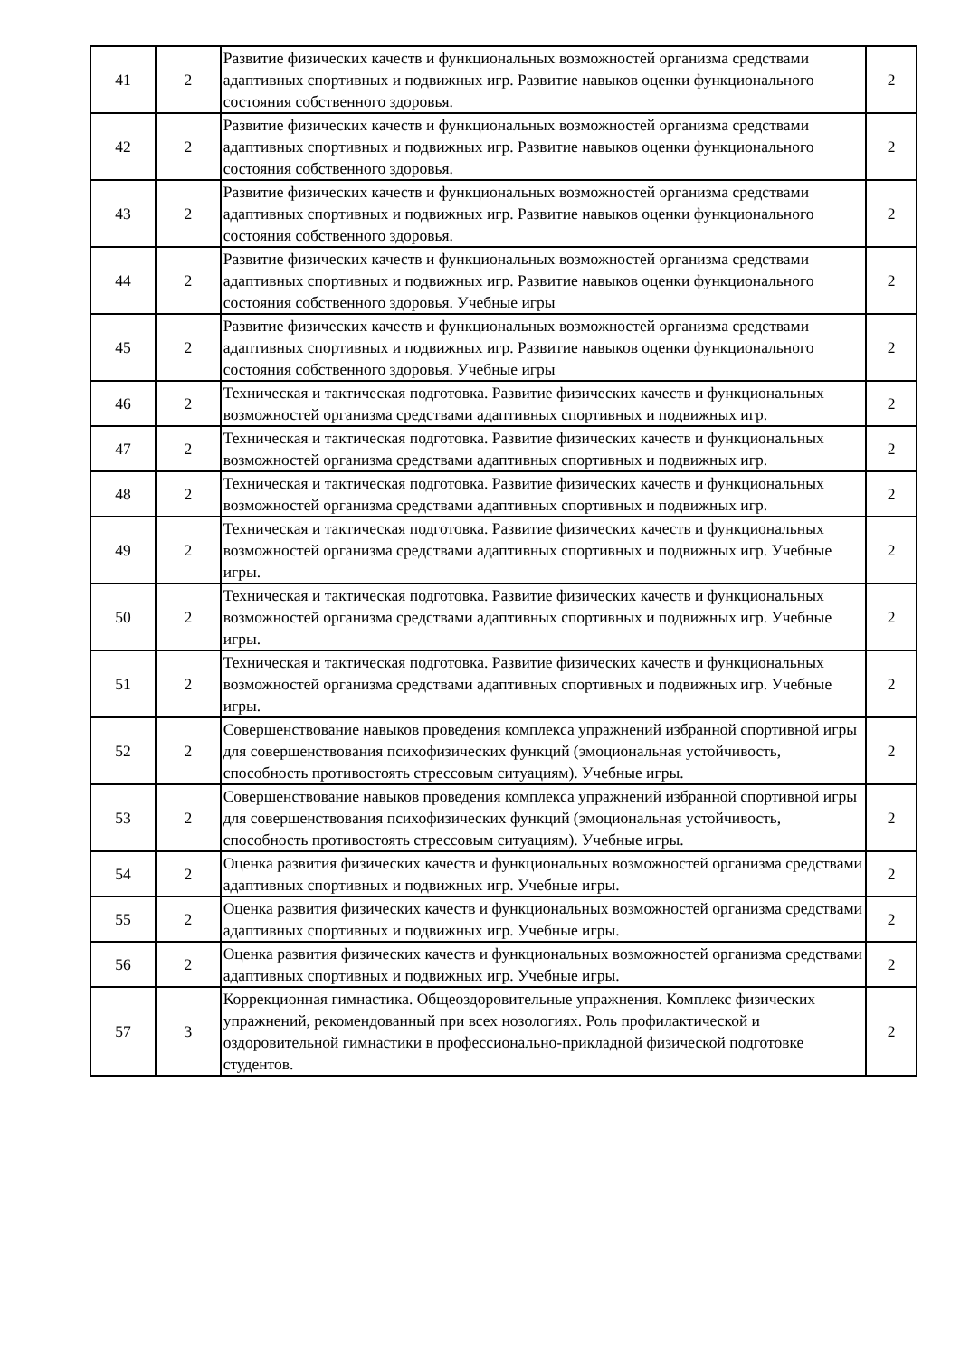| 41 | 2 | Развитие физических качеств и функциональных возможностей организма средствами адаптивных спортивных и подвижных игр. Развитие навыков оценки функционального состояния собственного здоровья. | 2 |
| 42 | 2 | Развитие физических качеств и функциональных возможностей организма средствами адаптивных спортивных и подвижных игр. Развитие навыков оценки функционального состояния собственного здоровья. | 2 |
| 43 | 2 | Развитие физических качеств и функциональных возможностей организма средствами адаптивных спортивных и подвижных игр. Развитие навыков оценки функционального состояния собственного здоровья. | 2 |
| 44 | 2 | Развитие физических качеств и функциональных возможностей организма средствами адаптивных спортивных и подвижных игр. Развитие навыков оценки функционального состояния собственного здоровья. Учебные игры | 2 |
| 45 | 2 | Развитие физических качеств и функциональных возможностей организма средствами адаптивных спортивных и подвижных игр. Развитие навыков оценки функционального состояния собственного здоровья. Учебные игры | 2 |
| 46 | 2 | Техническая и тактическая подготовка. Развитие физических качеств и функциональных возможностей организма средствами адаптивных спортивных и подвижных игр. | 2 |
| 47 | 2 | Техническая и тактическая подготовка. Развитие физических качеств и функциональных возможностей организма средствами адаптивных спортивных и подвижных игр. | 2 |
| 48 | 2 | Техническая и тактическая подготовка. Развитие физических качеств и функциональных возможностей организма средствами адаптивных спортивных и подвижных игр. | 2 |
| 49 | 2 | Техническая и тактическая подготовка. Развитие физических качеств и функциональных возможностей организма средствами адаптивных спортивных и подвижных игр. Учебные игры. | 2 |
| 50 | 2 | Техническая и тактическая подготовка. Развитие физических качеств и функциональных возможностей организма средствами адаптивных спортивных и подвижных игр. Учебные игры. | 2 |
| 51 | 2 | Техническая и тактическая подготовка. Развитие физических качеств и функциональных возможностей организма средствами адаптивных спортивных и подвижных игр. Учебные игры. | 2 |
| 52 | 2 | Совершенствование навыков проведения комплекса упражнений избранной спортивной игры для совершенствования психофизических функций (эмоциональная устойчивость, способность противостоять стрессовым ситуациям). Учебные игры. | 2 |
| 53 | 2 | Совершенствование навыков проведения комплекса упражнений избранной спортивной игры для совершенствования психофизических функций (эмоциональная устойчивость, способность противостоять стрессовым ситуациям). Учебные игры. | 2 |
| 54 | 2 | Оценка развития физических качеств и функциональных возможностей организма средствами адаптивных спортивных и подвижных игр. Учебные игры. | 2 |
| 55 | 2 | Оценка развития физических качеств и функциональных возможностей организма средствами адаптивных спортивных и подвижных игр. Учебные игры. | 2 |
| 56 | 2 | Оценка развития физических качеств и функциональных возможностей организма средствами адаптивных спортивных и подвижных игр. Учебные игры. | 2 |
| 57 | 3 | Коррекционная гимнастика. Общеоздоровительные упражнения. Комплекс физических упражнений, рекомендованный при всех нозологиях. Роль профилактической и оздоровительной гимнастики в профессионально-прикладной физической подготовке студентов. | 2 |